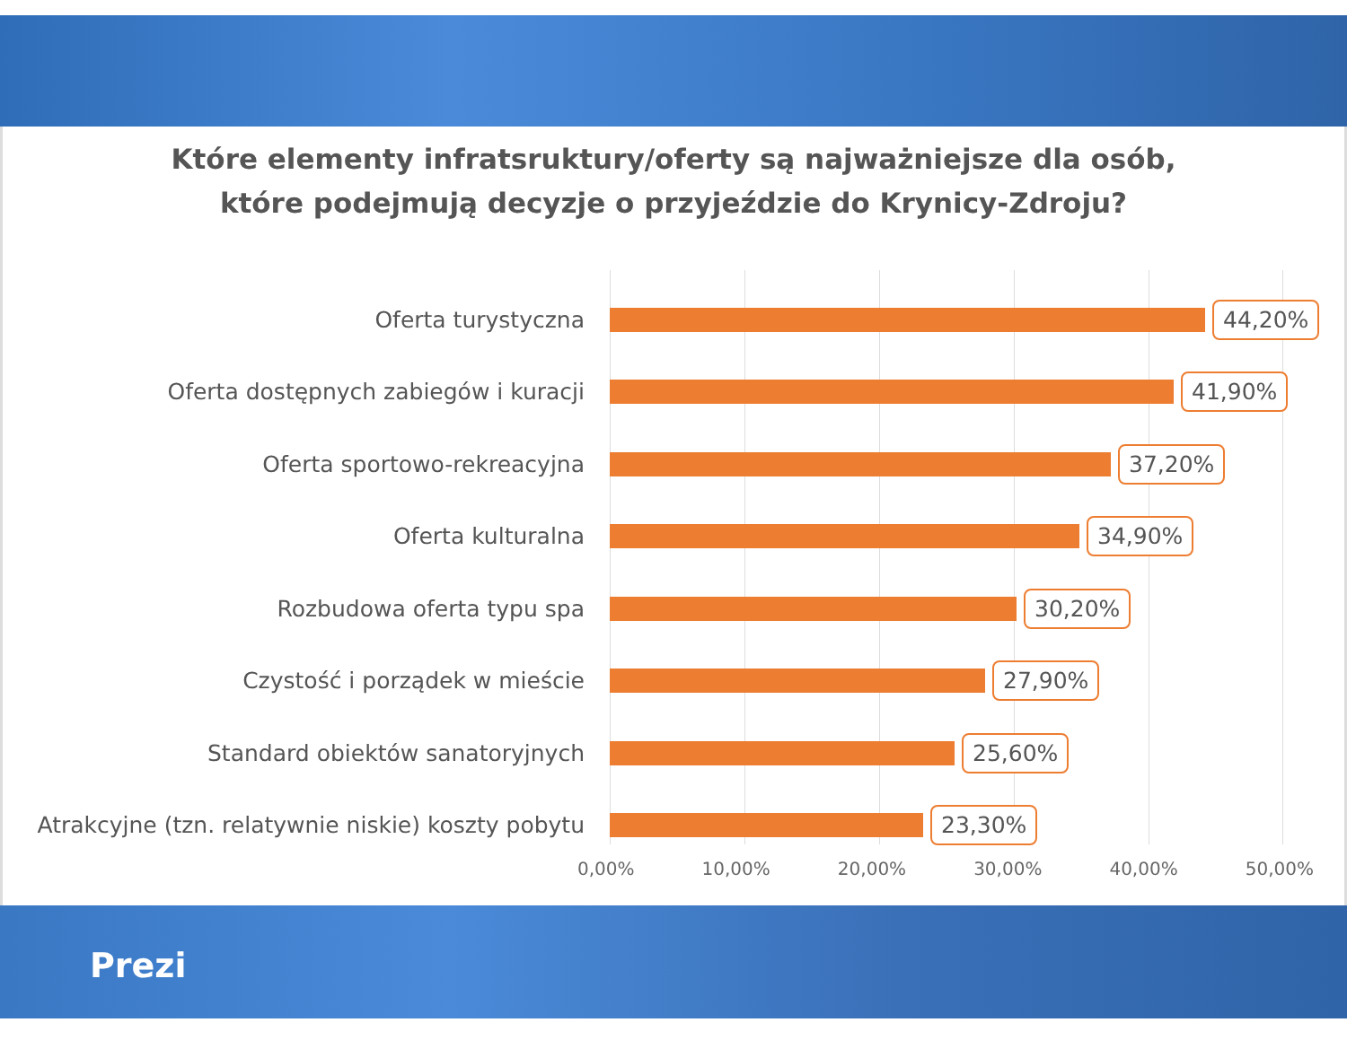Które elementy infratsruktury/oferty są najważniejsze dla osób,
które podejmują decyzje o przyjeździe do Krynicy-Zdroju?
Oferta turystyczna
44,20%
Oferta dostępnych zabiegów i kuracji
41,90%
Oferta sportowo-rekreacyjna
37,20%
Oferta kulturalna
34,90%
Rozbudowa oferta typu spa
30,20%
Czystość i porządek w mieście
27,90%
Standard obiektów sanatoryjnych
25,60%
Atrakcyjne (tzn. relatywnie niskie) koszty pobytu
23,30%
0,00% 10,00% 20,00% 30,00% 40,00% 50,00%
Prezi